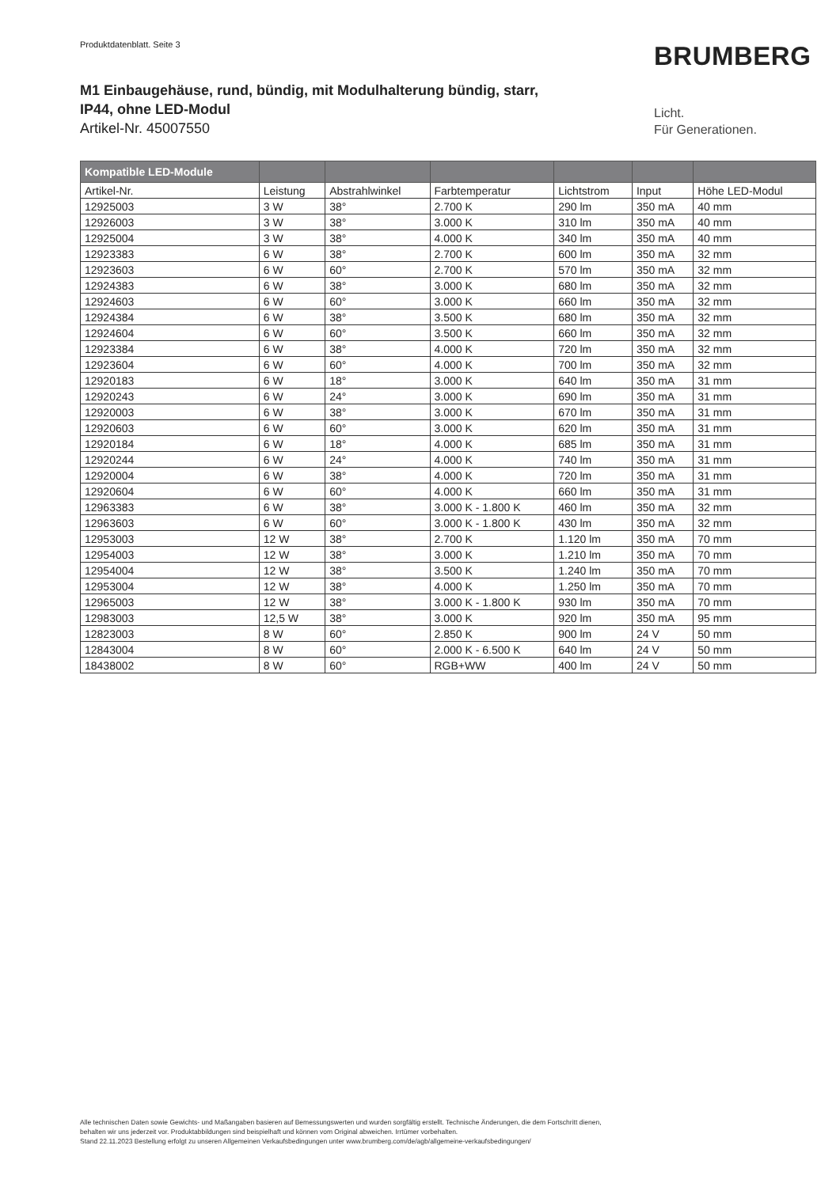Produktdatenblatt. Seite 3 BRUMBERG
M1 Einbaugehäuse, rund, bündig, mit Modulhalterung bündig, starr,
IP44, ohne LED-Modul
Artikel-Nr. 45007550
Licht.
Für Generationen.
| Kompatible LED-Module | | | | | | |
| --- | --- | --- | --- | --- | --- | --- |
| Artikel-Nr. | Leistung | Abstrahlwinkel | Farbtemperatur | Lichtstrom | Input | Höhe LED-Modul |
| 12925003 | 3 W | 38° | 2.700 K | 290 lm | 350 mA | 40 mm |
| 12926003 | 3 W | 38° | 3.000 K | 310 lm | 350 mA | 40 mm |
| 12925004 | 3 W | 38° | 4.000 K | 340 lm | 350 mA | 40 mm |
| 12923383 | 6 W | 38° | 2.700 K | 600 lm | 350 mA | 32 mm |
| 12923603 | 6 W | 60° | 2.700 K | 570 lm | 350 mA | 32 mm |
| 12924383 | 6 W | 38° | 3.000 K | 680 lm | 350 mA | 32 mm |
| 12924603 | 6 W | 60° | 3.000 K | 660 lm | 350 mA | 32 mm |
| 12924384 | 6 W | 38° | 3.500 K | 680 lm | 350 mA | 32 mm |
| 12924604 | 6 W | 60° | 3.500 K | 660 lm | 350 mA | 32 mm |
| 12923384 | 6 W | 38° | 4.000 K | 720 lm | 350 mA | 32 mm |
| 12923604 | 6 W | 60° | 4.000 K | 700 lm | 350 mA | 32 mm |
| 12920183 | 6 W | 18° | 3.000 K | 640 lm | 350 mA | 31 mm |
| 12920243 | 6 W | 24° | 3.000 K | 690 lm | 350 mA | 31 mm |
| 12920003 | 6 W | 38° | 3.000 K | 670 lm | 350 mA | 31 mm |
| 12920603 | 6 W | 60° | 3.000 K | 620 lm | 350 mA | 31 mm |
| 12920184 | 6 W | 18° | 4.000 K | 685 lm | 350 mA | 31 mm |
| 12920244 | 6 W | 24° | 4.000 K | 740 lm | 350 mA | 31 mm |
| 12920004 | 6 W | 38° | 4.000 K | 720 lm | 350 mA | 31 mm |
| 12920604 | 6 W | 60° | 4.000 K | 660 lm | 350 mA | 31 mm |
| 12963383 | 6 W | 38° | 3.000 K - 1.800 K | 460 lm | 350 mA | 32 mm |
| 12963603 | 6 W | 60° | 3.000 K - 1.800 K | 430 lm | 350 mA | 32 mm |
| 12953003 | 12 W | 38° | 2.700 K | 1.120 lm | 350 mA | 70 mm |
| 12954003 | 12 W | 38° | 3.000 K | 1.210 lm | 350 mA | 70 mm |
| 12954004 | 12 W | 38° | 3.500 K | 1.240 lm | 350 mA | 70 mm |
| 12953004 | 12 W | 38° | 4.000 K | 1.250 lm | 350 mA | 70 mm |
| 12965003 | 12 W | 38° | 3.000 K - 1.800 K | 930 lm | 350 mA | 70 mm |
| 12983003 | 12,5 W | 38° | 3.000 K | 920 lm | 350 mA | 95 mm |
| 12823003 | 8 W | 60° | 2.850 K | 900 lm | 24 V | 50 mm |
| 12843004 | 8 W | 60° | 2.000 K - 6.500 K | 640 lm | 24 V | 50 mm |
| 18438002 | 8 W | 60° | RGB+WW | 400 lm | 24 V | 50 mm |
Alle technischen Daten sowie Gewichts- und Maßangaben basieren auf Bemessungswerten und wurden sorgfältig erstellt. Technische Änderungen, die dem Fortschritt dienen,
behalten wir uns jederzeit vor. Produktabbildungen sind beispielhaft und können vom Original abweichen. Irrtümer vorbehalten.
Stand 22.11.2023 Bestellung erfolgt zu unseren Allgemeinen Verkaufsbedingungen unter www.brumberg.com/de/agb/allgemeine-verkaufsbedingungen/